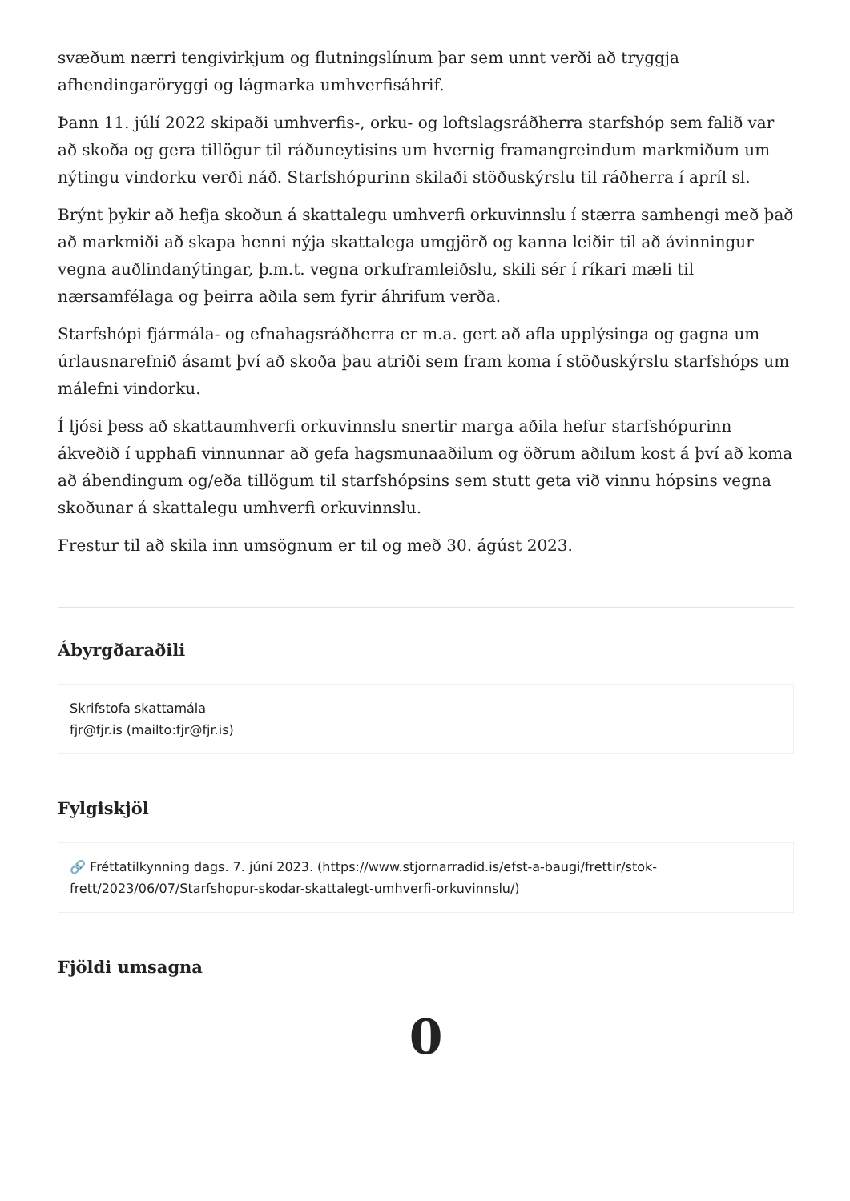svæðum nærri tengivirkjum og flutningslínum þar sem unnt verði að tryggja afhendingaröryggi og lágmarka umhverfisáhrif.
Þann 11. júlí 2022 skipaði umhverfis-, orku- og loftslagsráðherra starfshóp sem falið var að skoða og gera tillögur til ráðuneytisins um hvernig framangreindum markmiðum um nýtingu vindorku verði náð. Starfshópurinn skilaði stöðuskýrslu til ráðherra í apríl sl.
Brýnt þykir að hefja skoðun á skattalegu umhverfi orkuvinnslu í stærra samhengi með það að markmiði að skapa henni nýja skattalega umgjörð og kanna leiðir til að ávinningur vegna auðlindanýtingar, þ.m.t. vegna orkuframleiðslu, skili sér í ríkari mæli til nærsamfélaga og þeirra aðila sem fyrir áhrifum verða.
Starfshópi fjármála- og efnahagsráðherra er m.a. gert að afla upplýsinga og gagna um úrlausnarefnið ásamt því að skoða þau atriði sem fram koma í stöðuskýrslu starfshóps um málefni vindorku.
Í ljósi þess að skattaumhverfi orkuvinnslu snertir marga aðila hefur starfshópurinn ákveðið í upphafi vinnunnar að gefa hagsmunaaðilum og öðrum aðilum kost á því að koma að ábendingum og/eða tillögum til starfshópsins sem stutt geta við vinnu hópsins vegna skoðunar á skattalegu umhverfi orkuvinnslu.
Frestur til að skila inn umsögnum er til og með 30. ágúst 2023.
Ábyrgðaraðili
Skrifstofa skattamála
fjr@fjr.is (mailto:fjr@fjr.is)
Fylgiskjöl
🔗 Fréttatilkynning dags. 7. júní 2023. (https://www.stjornarradid.is/efst-a-baugi/frettir/stok-frett/2023/06/07/Starfshopur-skodar-skattalegt-umhverfi-orkuvinnslu/)
Fjöldi umsagna
0